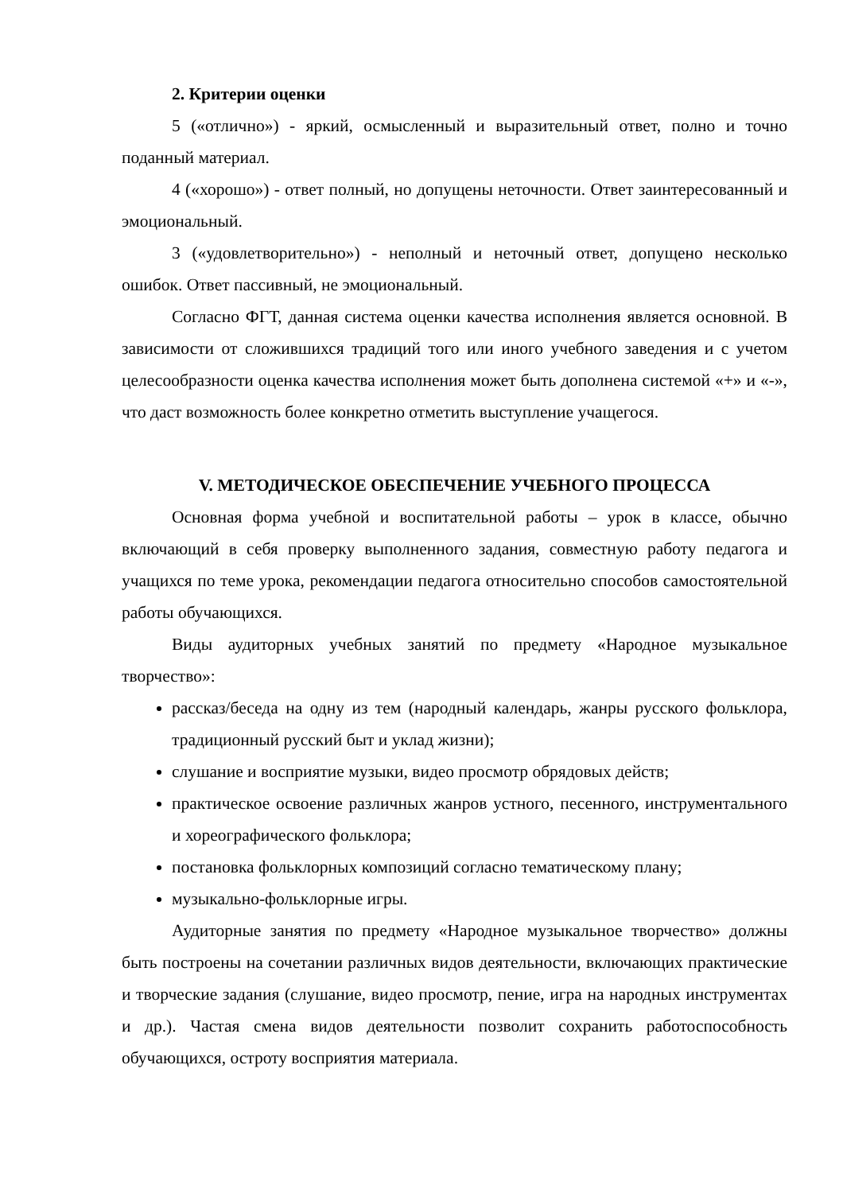2. Критерии оценки
5 («отлично») - яркий, осмысленный и выразительный ответ, полно и точно поданный материал.
4 («хорошо») - ответ полный, но допущены неточности. Ответ заинтересованный и эмоциональный.
3 («удовлетворительно») - неполный и неточный ответ, допущено несколько ошибок. Ответ пассивный, не эмоциональный.
Согласно ФГТ, данная система оценки качества исполнения является основной. В зависимости от сложившихся традиций того или иного учебного заведения и с учетом целесообразности оценка качества исполнения может быть дополнена системой «+» и «-», что даст возможность более конкретно отметить выступление учащегося.
V. МЕТОДИЧЕСКОЕ ОБЕСПЕЧЕНИЕ УЧЕБНОГО ПРОЦЕССА
Основная форма учебной и воспитательной работы – урок в классе, обычно включающий в себя проверку выполненного задания, совместную работу педагога и учащихся по теме урока, рекомендации педагога относительно способов самостоятельной работы обучающихся.
Виды аудиторных учебных занятий по предмету «Народное музыкальное творчество»:
рассказ/беседа на одну из тем (народный календарь, жанры русского фольклора, традиционный русский быт и уклад жизни);
слушание и восприятие музыки, видео просмотр обрядовых действ;
практическое освоение различных жанров устного, песенного, инструментального и хореографического фольклора;
постановка фольклорных композиций согласно тематическому плану;
музыкально-фольклорные игры.
Аудиторные занятия по предмету «Народное музыкальное творчество» должны быть построены на сочетании различных видов деятельности, включающих практические и творческие задания (слушание, видео просмотр, пение, игра на народных инструментах и др.). Частая смена видов деятельности позволит сохранить работоспособность обучающихся, остроту восприятия материала.